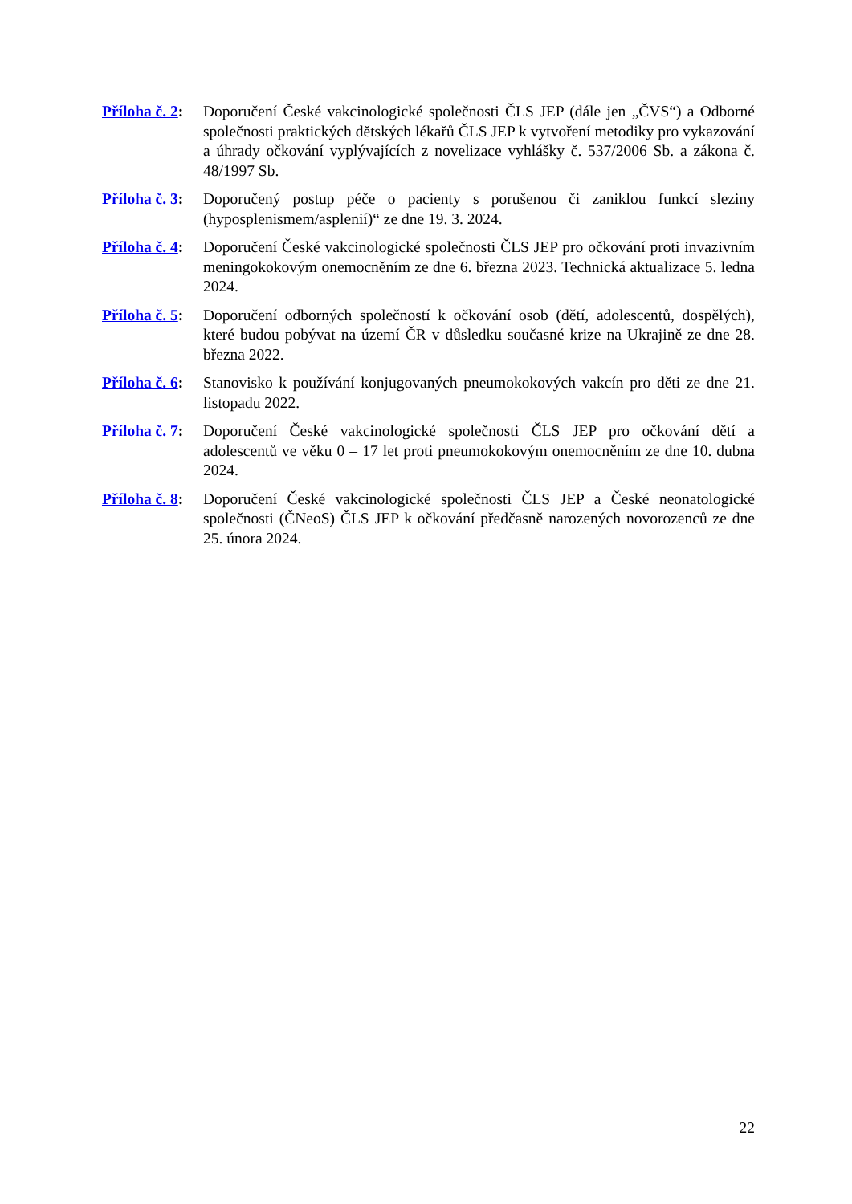Příloha č. 2:
Doporučení České vakcinologické společnosti ČLS JEP (dále jen „ČVS“) a Odborné společnosti praktických dětských lékařů ČLS JEP k vytvoření metodiky pro vykazování a úhrady očkování vyplývajících z novelizace vyhlášky č. 537/2006 Sb. a zákona č. 48/1997 Sb.
Příloha č. 3:
Doporučený postup péče o pacienty s porušenou či zaniklou funkcí sleziny (hyposplenismem/asplenií)“ ze dne 19. 3. 2024.
Příloha č. 4:
Doporučení České vakcinologické společnosti ČLS JEP pro očkování proti invazivním meningokokovým onemocněním ze dne 6. března 2023. Technická aktualizace 5. ledna 2024.
Příloha č. 5:
Doporučení odborných společností k očkování osob (dětí, adolescentů, dospělých), které budou pobývat na území ČR v důsledku současné krize na Ukrajině ze dne 28. března 2022.
Příloha č. 6:
Stanovisko k používání konjugovaných pneumokokových vakcín pro děti ze dne 21. listopadu 2022.
Příloha č. 7:
Doporučení České vakcinologické společnosti ČLS JEP pro očkování dětí a adolescentů ve věku 0 – 17 let proti pneumokokovým onemocněním ze dne 10. dubna 2024.
Příloha č. 8:
Doporučení České vakcinologické společnosti ČLS JEP a České neonatologické společnosti (ČNeoS) ČLS JEP k očkování předčasně narozených novorozenců ze dne 25. února 2024.
22